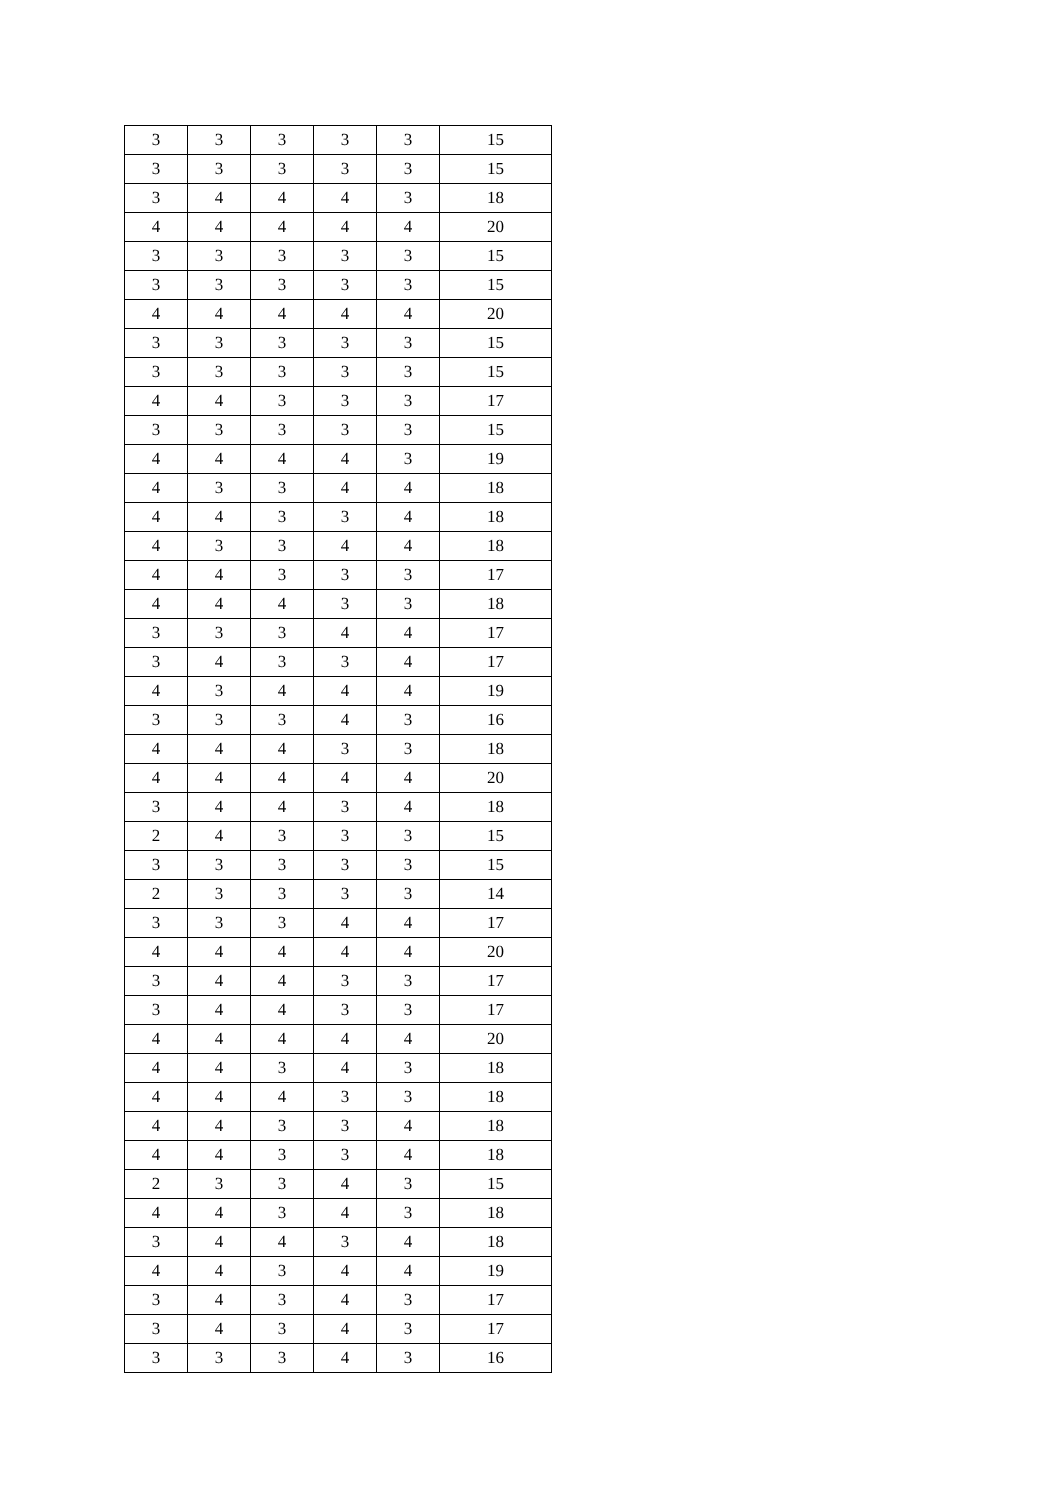| 3 | 3 | 3 | 3 | 3 | 15 |
| 3 | 3 | 3 | 3 | 3 | 15 |
| 3 | 4 | 4 | 4 | 3 | 18 |
| 4 | 4 | 4 | 4 | 4 | 20 |
| 3 | 3 | 3 | 3 | 3 | 15 |
| 3 | 3 | 3 | 3 | 3 | 15 |
| 4 | 4 | 4 | 4 | 4 | 20 |
| 3 | 3 | 3 | 3 | 3 | 15 |
| 3 | 3 | 3 | 3 | 3 | 15 |
| 4 | 4 | 3 | 3 | 3 | 17 |
| 3 | 3 | 3 | 3 | 3 | 15 |
| 4 | 4 | 4 | 4 | 3 | 19 |
| 4 | 3 | 3 | 4 | 4 | 18 |
| 4 | 4 | 3 | 3 | 4 | 18 |
| 4 | 3 | 3 | 4 | 4 | 18 |
| 4 | 4 | 3 | 3 | 3 | 17 |
| 4 | 4 | 4 | 3 | 3 | 18 |
| 3 | 3 | 3 | 4 | 4 | 17 |
| 3 | 4 | 3 | 3 | 4 | 17 |
| 4 | 3 | 4 | 4 | 4 | 19 |
| 3 | 3 | 3 | 4 | 3 | 16 |
| 4 | 4 | 4 | 3 | 3 | 18 |
| 4 | 4 | 4 | 4 | 4 | 20 |
| 3 | 4 | 4 | 3 | 4 | 18 |
| 2 | 4 | 3 | 3 | 3 | 15 |
| 3 | 3 | 3 | 3 | 3 | 15 |
| 2 | 3 | 3 | 3 | 3 | 14 |
| 3 | 3 | 3 | 4 | 4 | 17 |
| 4 | 4 | 4 | 4 | 4 | 20 |
| 3 | 4 | 4 | 3 | 3 | 17 |
| 3 | 4 | 4 | 3 | 3 | 17 |
| 4 | 4 | 4 | 4 | 4 | 20 |
| 4 | 4 | 3 | 4 | 3 | 18 |
| 4 | 4 | 4 | 3 | 3 | 18 |
| 4 | 4 | 3 | 3 | 4 | 18 |
| 4 | 4 | 3 | 3 | 4 | 18 |
| 2 | 3 | 3 | 4 | 3 | 15 |
| 4 | 4 | 3 | 4 | 3 | 18 |
| 3 | 4 | 4 | 3 | 4 | 18 |
| 4 | 4 | 3 | 4 | 4 | 19 |
| 3 | 4 | 3 | 4 | 3 | 17 |
| 3 | 4 | 3 | 4 | 3 | 17 |
| 3 | 3 | 3 | 4 | 3 | 16 |